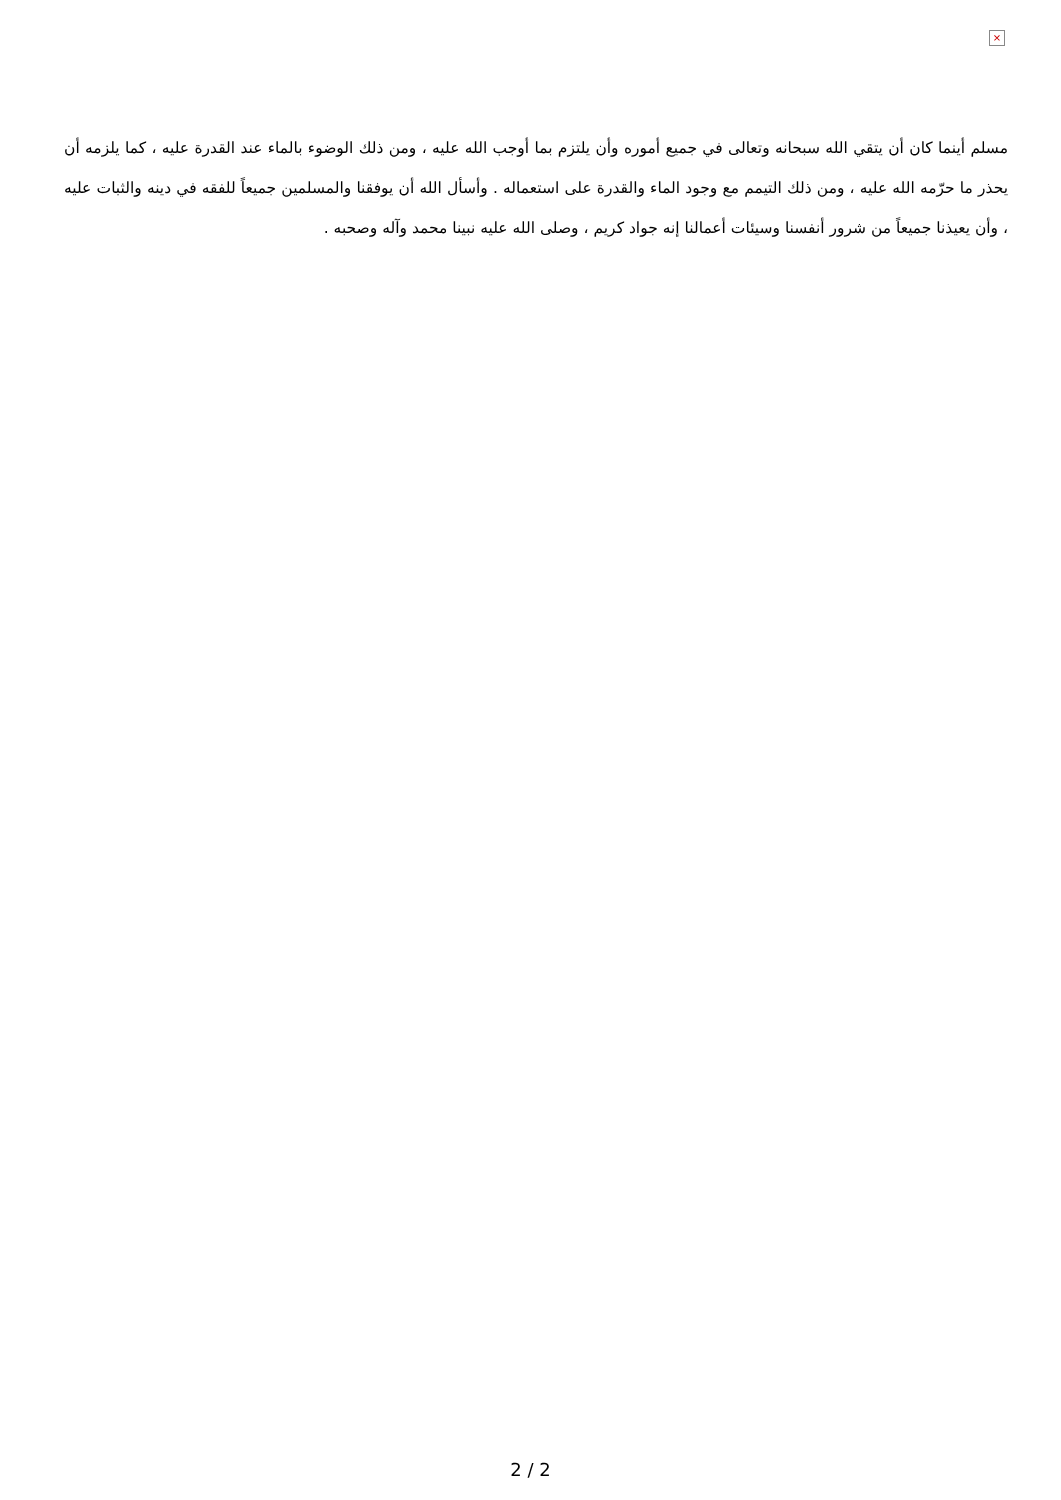×
مسلم أينما كان أن يتقي الله سبحانه وتعالى في جميع أموره وأن يلتزم بما أوجب الله عليه ، ومن ذلك الوضوء بالماء عند القدرة عليه ، كما يلزمه أن يحذر ما حرّمه الله عليه ، ومن ذلك التيمم مع وجود الماء والقدرة على استعماله . وأسأل الله أن يوفقنا والمسلمين جميعاً للفقه في دينه والثبات عليه ، وأن يعيذنا جميعاً من شرور أنفسنا وسيئات أعمالنا إنه جواد كريم ، وصلى الله عليه نبينا محمد وآله وصحبه .
2 / 2